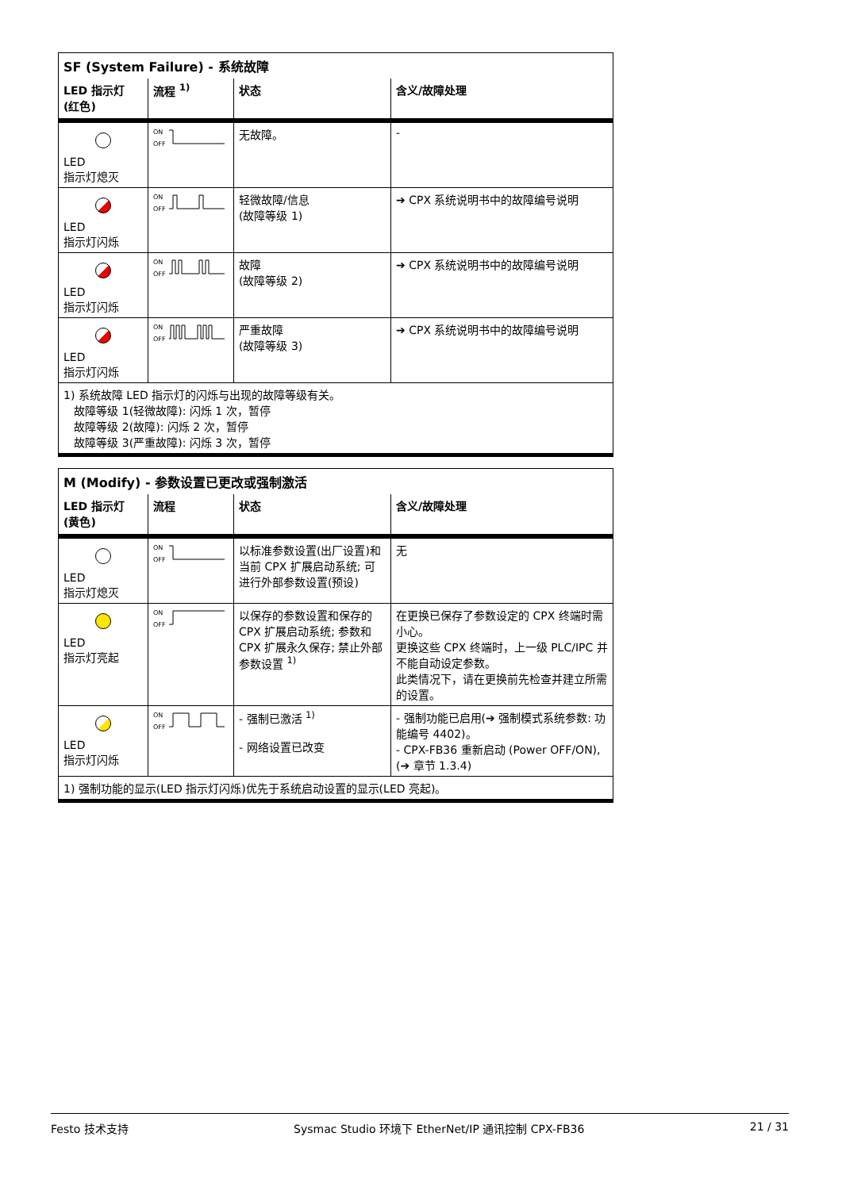| SF (System Failure) - 系统故障 | | | |
| LED 指示灯 (红色) | 流程 <sup>1)</sup> | 状态 | 含义/故障处理 |
| LED 指示灯熄灭 | ON OFF | 无故障。 | - |
| LED 指示灯闪烁 | ON OFF | 轻微故障/信息 (故障等级 1) | ➔ CPX 系统说明书中的故障编号说明 |
| LED 指示灯闪烁 | ON OFF | 故障 (故障等级 2) | ➔ CPX 系统说明书中的故障编号说明 |
| LED 指示灯闪烁 | ON OFF | 严重故障 (故障等级 3) | ➔ CPX 系统说明书中的故障编号说明 |
| 1) 系统故障 LED 指示灯的闪烁与出现的故障等级有关。 故障等级 1(轻微故障): 闪烁 1 次，暂停 故障等级 2(故障): 闪烁 2 次，暂停 故障等级 3(严重故障): 闪烁 3 次，暂停 | | | |
| M (Modify) - 参数设置已更改或强制激活 | | | |
| LED 指示灯 (黄色) | 流程 | 状态 | 含义/故障处理 |
| LED 指示灯熄灭 | ON OFF | 以标准参数设置(出厂设置)和当前 CPX 扩展启动系统; 可进行外部参数设置(预设) | 无 |
| LED 指示灯亮起 | ON OFF | 以保存的参数设置和保存的 CPX 扩展启动系统; 参数和 CPX 扩展永久保存; 禁止外部参数设置 <sup>1)</sup> | 在更换已保存了参数设定的 CPX 终端时需小心。 更换这些 CPX 终端时，上一级 PLC/IPC 并不能自动设定参数。 此类情况下，请在更换前先检查并建立所需的设置。 |
| LED 指示灯闪烁 | ON OFF | - 强制已激活 <sup>1)</sup> - 网络设置已改变 | - 强制功能已启用(➔ 强制模式系统参数: 功能编号 4402)。 - CPX-FB36 重新启动 (Power OFF/ON), (➔ 章节 1.3.4) |
| 1) 强制功能的显示(LED 指示灯闪烁)优先于系统启动设置的显示(LED 亮起)。 | | | |
Festo 技术支持 Sysmac Studio 环境下 EtherNet/IP 通讯控制 CPX-FB36 21 / 31